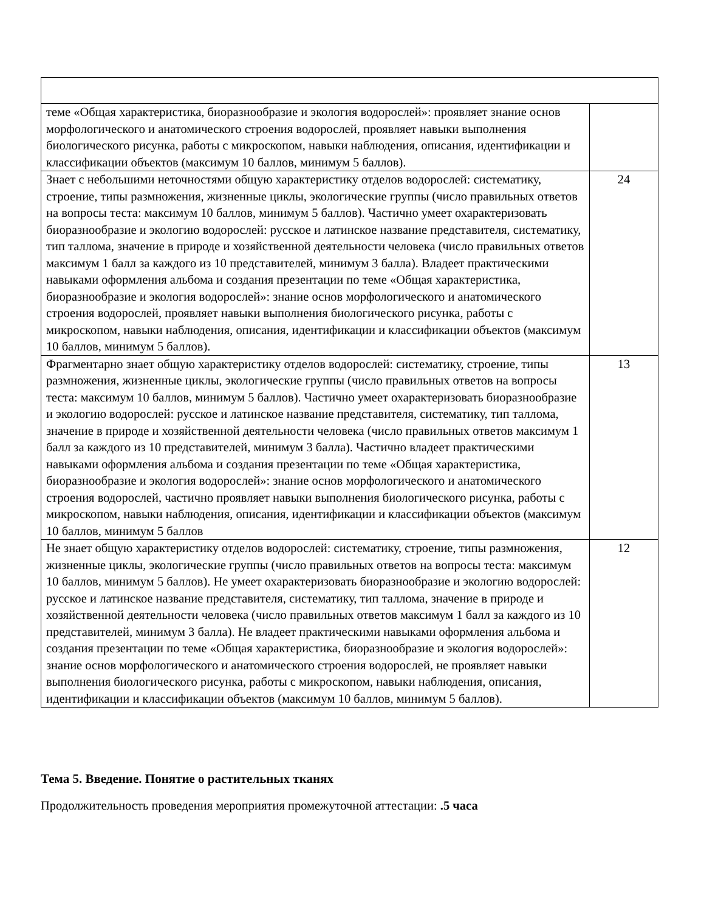| теме «Общая характеристика, биоразнообразие и экология водорослей»: проявляет знание основ морфологического и анатомического строения водорослей, проявляет навыки выполнения биологического рисунка, работы с микроскопом, навыки наблюдения, описания, идентификации и классификации объектов (максимум 10 баллов, минимум 5 баллов). | |
| Знает с небольшими неточностями общую характеристику отделов водорослей: систематику, строение, типы размножения, жизненные циклы, экологические группы (число правильных ответов на вопросы теста: максимум 10 баллов, минимум 5 баллов). Частично умеет охарактеризовать биоразнообразие и экологию водорослей: русское и латинское название представителя, систематику, тип таллома, значение в природе и хозяйственной деятельности человека (число правильных ответов максимум 1 балл за каждого из 10 представителей, минимум 3 балла). Владеет практическими навыками оформления альбома и создания презентации по теме «Общая характеристика, биоразнообразие и экология водорослей»: знание основ морфологического и анатомического строения водорослей, проявляет навыки выполнения биологического рисунка, работы с микроскопом, навыки наблюдения, описания, идентификации и классификации объектов (максимум 10 баллов, минимум 5 баллов). | 24 |
| Фрагментарно знает общую характеристику отделов водорослей: систематику, строение, типы размножения, жизненные циклы, экологические группы (число правильных ответов на вопросы теста: максимум 10 баллов, минимум 5 баллов). Частично умеет охарактеризовать биоразнообразие и экологию водорослей: русское и латинское название представителя, систематику, тип таллома, значение в природе и хозяйственной деятельности человека (число правильных ответов максимум 1 балл за каждого из 10 представителей, минимум 3 балла). Частично владеет практическими навыками оформления альбома и создания презентации по теме «Общая характеристика, биоразнообразие и экология водорослей»: знание основ морфологического и анатомического строения водорослей, частично проявляет навыки выполнения биологического рисунка, работы с микроскопом, навыки наблюдения, описания, идентификации и классификации объектов (максимум 10 баллов, минимум 5 баллов | 13 |
| Не знает общую характеристику отделов водорослей: систематику, строение, типы размножения, жизненные циклы, экологические группы (число правильных ответов на вопросы теста: максимум 10 баллов, минимум 5 баллов). Не умеет охарактеризовать биоразнообразие и экологию водорослей: русское и латинское название представителя, систематику, тип таллома, значение в природе и хозяйственной деятельности человека (число правильных ответов максимум 1 балл за каждого из 10 представителей, минимум 3 балла). Не владеет практическими навыками оформления альбома и создания презентации по теме «Общая характеристика, биоразнообразие и экология водорослей»: знание основ морфологического и анатомического строения водорослей, не проявляет навыки выполнения биологического рисунка, работы с микроскопом, навыки наблюдения, описания, идентификации и классификации объектов (максимум 10 баллов, минимум 5 баллов). | 12 |
Тема 5. Введение. Понятие о растительных тканях
Продолжительность проведения мероприятия промежуточной аттестации: .5 часа